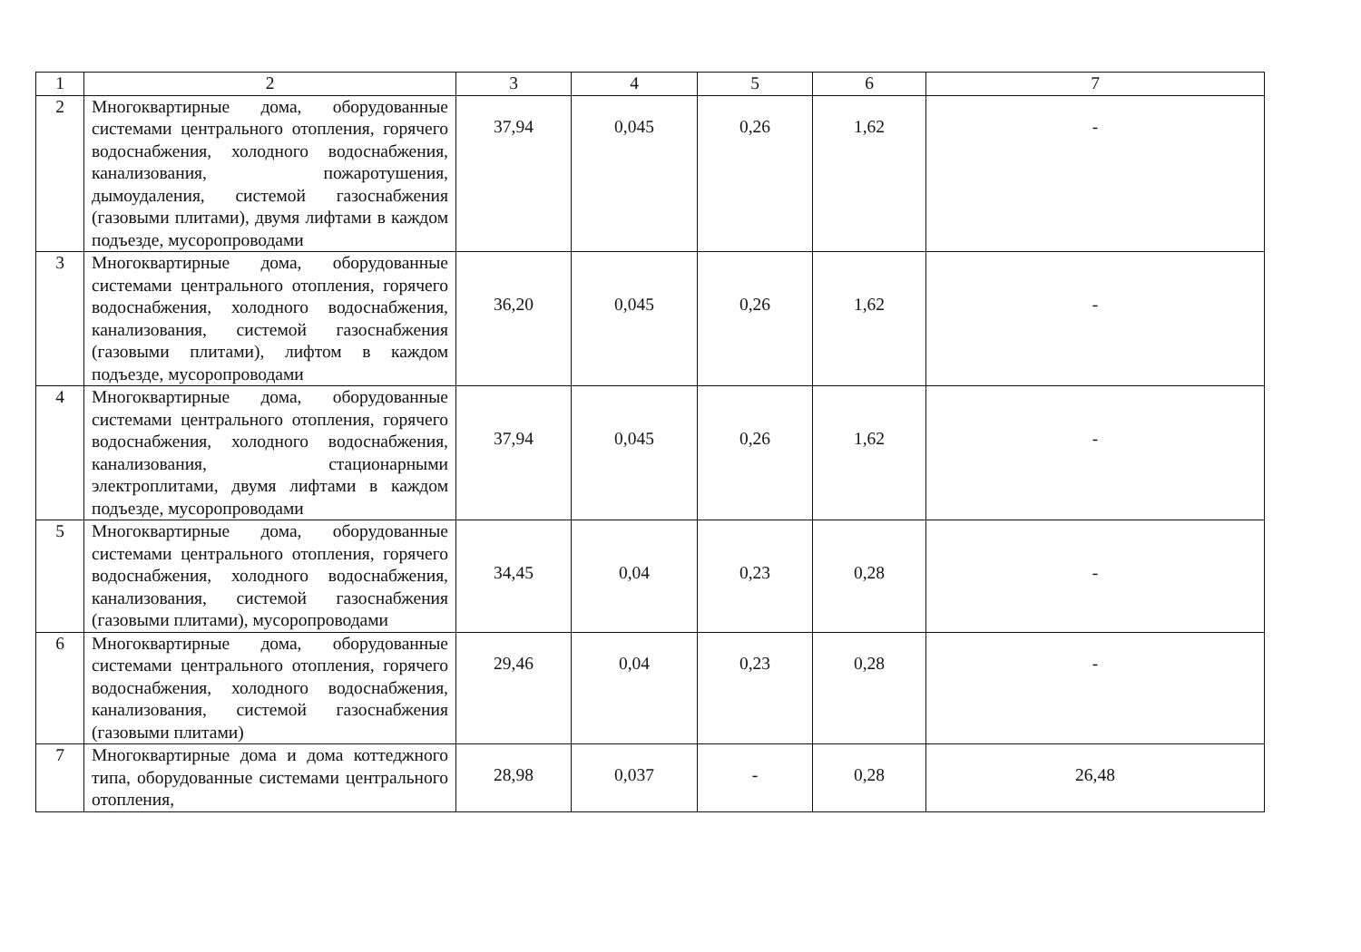| 1 | 2 | 3 | 4 | 5 | 6 | 7 |
| --- | --- | --- | --- | --- | --- | --- |
| 2 | Многоквартирные дома, оборудованные системами центрального отопления, горячего водоснабжения, холодного водоснабжения, канализования, пожаротушения, дымоудаления, системой газоснабжения (газовыми плитами), двумя лифтами в каждом подъезде, мусоропроводами | 37,94 | 0,045 | 0,26 | 1,62 | - |
| 3 | Многоквартирные дома, оборудованные системами центрального отопления, горячего водоснабжения, холодного водоснабжения, канализования, системой газоснабжения (газовыми плитами), лифтом в каждом подъезде, мусоропроводами | 36,20 | 0,045 | 0,26 | 1,62 | - |
| 4 | Многоквартирные дома, оборудованные системами центрального отопления, горячего водоснабжения, холодного водоснабжения, канализования, стационарными электроплитами, двумя лифтами в каждом подъезде, мусоропроводами | 37,94 | 0,045 | 0,26 | 1,62 | - |
| 5 | Многоквартирные дома, оборудованные системами центрального отопления, горячего водоснабжения, холодного водоснабжения, канализования, системой газоснабжения (газовыми плитами), мусоропроводами | 34,45 | 0,04 | 0,23 | 0,28 | - |
| 6 | Многоквартирные дома, оборудованные системами центрального отопления, горячего водоснабжения, холодного водоснабжения, канализования, системой газоснабжения (газовыми плитами) | 29,46 | 0,04 | 0,23 | 0,28 | - |
| 7 | Многоквартирные дома и дома коттеджного типа, оборудованные системами центрального отопления, | 28,98 | 0,037 | - | 0,28 | 26,48 |